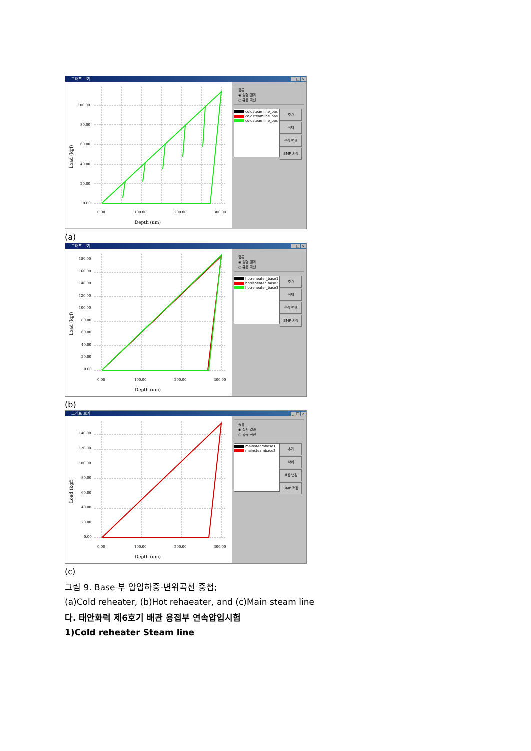그래프 보기 _ □ ×
100.00
80.00
60.00
40.00
20.00
0.00
0.00
100.00
200.00
300.00
Depth (um)
Load (kgf)
종류
◉ 실험 결과
○ 유동 곡선
coldsteamline_bas
coldsteamline_bas
coldsteamline_bas
추가
삭제
색상 변경
BMP 저장
(a)
그래프 보기 _ □ ×
180.00
160.00
140.00
120.00
100.00
80.00
60.00
40.00
20.00
0.00
0.00
100.00
200.00
300.00
Depth (um)
Load (kgf)
종류
◉ 실험 결과
○ 유동 곡선
hotreheater_base1
hotreheater_base2
hotreheater_base3
추가
삭제
색상 변경
BMP 저장
(b)
그래프 보기 _ □ ×
140.00
120.00
100.00
80.00
60.00
40.00
20.00
0.00
0.00
100.00
200.00
300.00
Depth (um)
Load (kgf)
종류
◉ 실험 결과
○ 유동 곡선
mainsteambase1
mainsteambase2
추가
삭제
색상 변경
BMP 저장
(c)
그림 9. Base 부 압입하중-변위곡선 중첩;
(a)Cold reheater, (b)Hot rehaeater, and (c)Main steam line
다. 태안화력 제6호기 배관 용접부 연속압입시험
1)Cold reheater Steam line